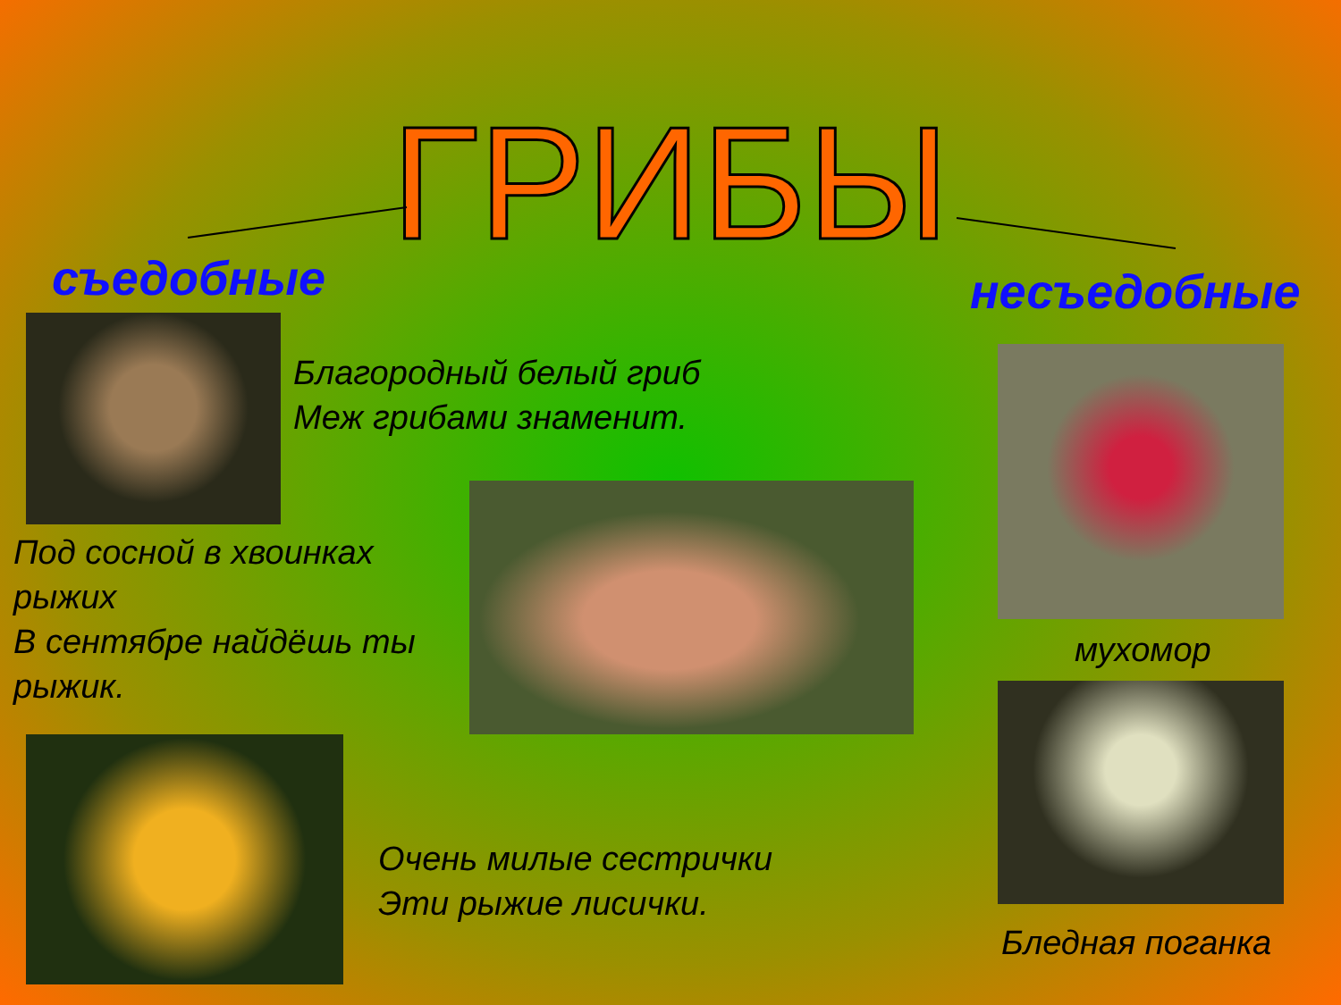ГРИБЫ
съедобные несъедобные
Благородный белый гриб
Меж грибами знаменит.
Под сосной в хвоинках рыжих
В сентябре найдёшь ты рыжик.
Очень милые сестрички
Эти рыжие лисички.
мухомор
Бледная поганка